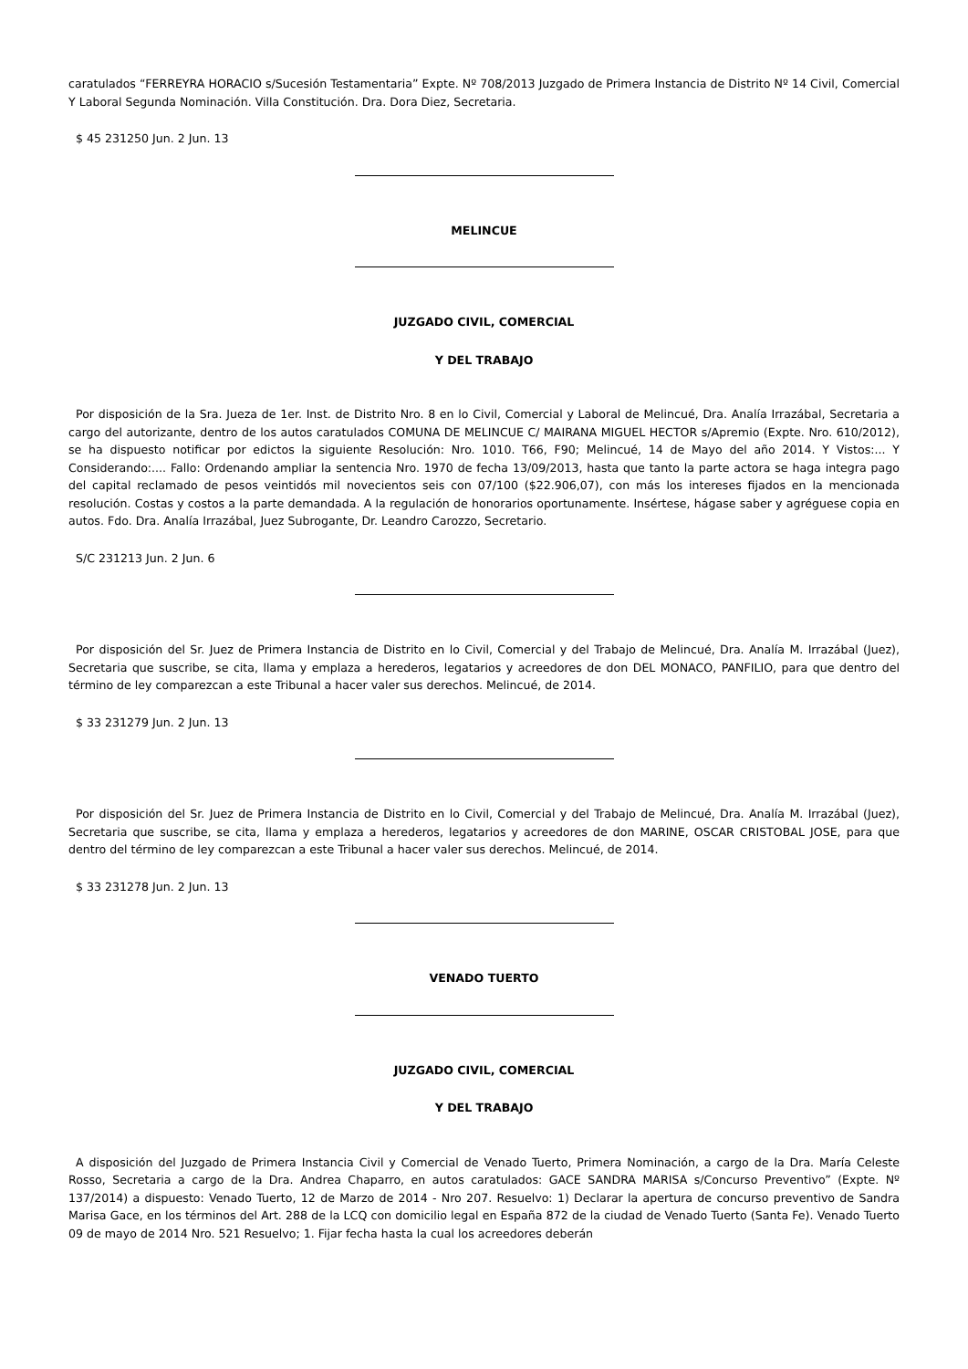caratulados “FERREYRA HORACIO s/Sucesión Testamentaria” Expte. Nº 708/2013 Juzgado de Primera Instancia de Distrito Nº 14 Civil, Comercial Y Laboral Segunda Nominación. Villa Constitución. Dra. Dora Diez, Secretaria.
$ 45 231250 Jun. 2 Jun. 13
MELINCUE
JUZGADO CIVIL, COMERCIAL
Y DEL TRABAJO
Por disposición de la Sra. Jueza de 1er. Inst. de Distrito Nro. 8 en lo Civil, Comercial y Laboral de Melincué, Dra. Analía Irrazábal, Secretaria a cargo del autorizante, dentro de los autos caratulados COMUNA DE MELINCUE C/ MAIRANA MIGUEL HECTOR s/Apremio (Expte. Nro. 610/2012), se ha dispuesto notificar por edictos la siguiente Resolución: Nro. 1010. T66, F90; Melincué, 14 de Mayo del año 2014. Y Vistos:... Y Considerando:.... Fallo: Ordenando ampliar la sentencia Nro. 1970 de fecha 13/09/2013, hasta que tanto la parte actora se haga integra pago del capital reclamado de pesos veintidós mil novecientos seis con 07/100 ($22.906,07), con más los intereses fijados en la mencionada resolución. Costas y costos a la parte demandada. A la regulación de honorarios oportunamente. Insértese, hágase saber y agréguese copia en autos. Fdo. Dra. Analía Irrazábal, Juez Subrogante, Dr. Leandro Carozzo, Secretario.
S/C 231213 Jun. 2 Jun. 6
Por disposición del Sr. Juez de Primera Instancia de Distrito en lo Civil, Comercial y del Trabajo de Melincué, Dra. Analía M. Irrazábal (Juez), Secretaria que suscribe, se cita, llama y emplaza a herederos, legatarios y acreedores de don DEL MONACO, PANFILIO, para que dentro del término de ley comparezcan a este Tribunal a hacer valer sus derechos. Melincué, de 2014.
$ 33 231279 Jun. 2 Jun. 13
Por disposición del Sr. Juez de Primera Instancia de Distrito en lo Civil, Comercial y del Trabajo de Melincué, Dra. Analía M. Irrazábal (Juez), Secretaria que suscribe, se cita, llama y emplaza a herederos, legatarios y acreedores de don MARINE, OSCAR CRISTOBAL JOSE, para que dentro del término de ley comparezcan a este Tribunal a hacer valer sus derechos. Melincué, de 2014.
$ 33 231278 Jun. 2 Jun. 13
VENADO TUERTO
JUZGADO CIVIL, COMERCIAL
Y DEL TRABAJO
A disposición del Juzgado de Primera Instancia Civil y Comercial de Venado Tuerto, Primera Nominación, a cargo de la Dra. María Celeste Rosso, Secretaria a cargo de la Dra. Andrea Chaparro, en autos caratulados: GACE SANDRA MARISA s/Concurso Preventivo” (Expte. Nº 137/2014) a dispuesto: Venado Tuerto, 12 de Marzo de 2014 - Nro 207. Resuelvo: 1) Declarar la apertura de concurso preventivo de Sandra Marisa Gace, en los términos del Art. 288 de la LCQ con domicilio legal en España 872 de la ciudad de Venado Tuerto (Santa Fe). Venado Tuerto 09 de mayo de 2014 Nro. 521 Resuelvo; 1. Fijar fecha hasta la cual los acreedores deberán